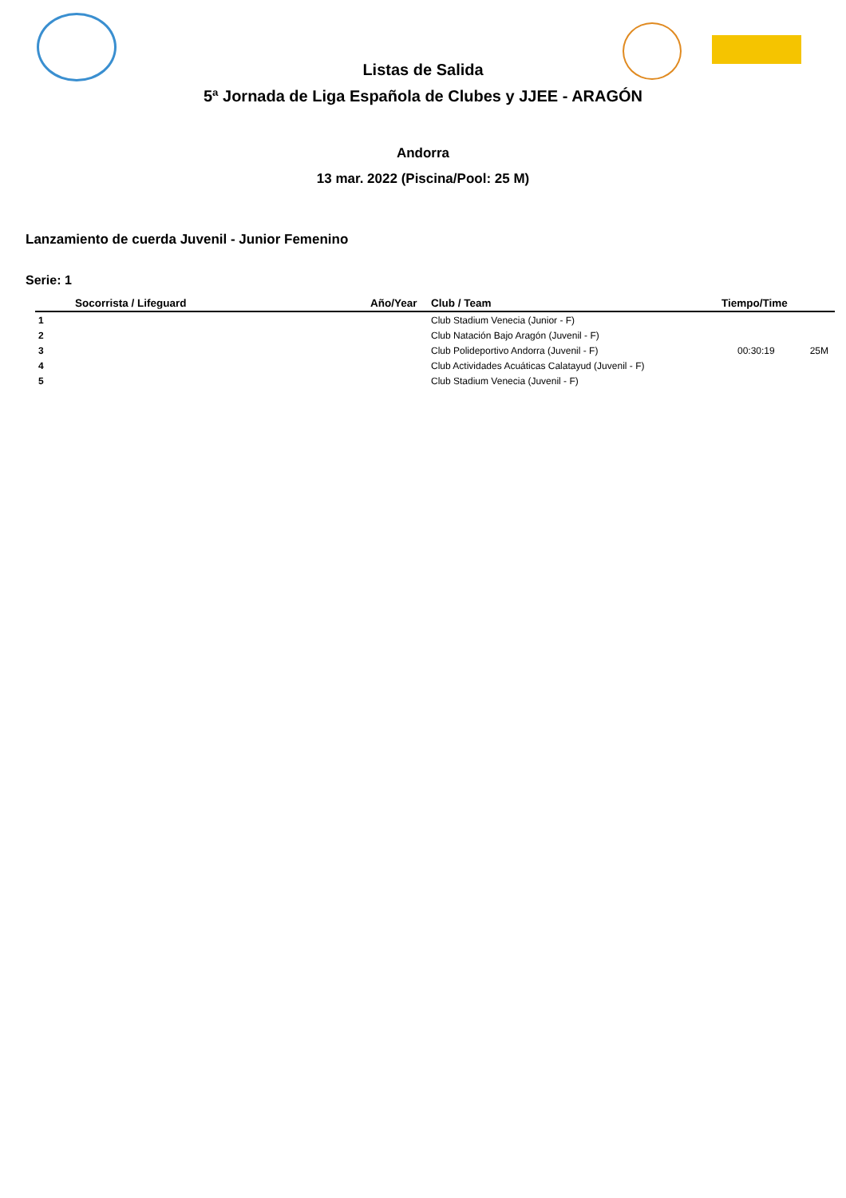Listas de Salida
5ª Jornada de Liga Española de Clubes y JJEE - ARAGÓN
Andorra
13 mar. 2022 (Piscina/Pool: 25 M)
Lanzamiento de cuerda Juvenil - Junior Femenino
Serie: 1
| | Socorrista / Lifeguard | Año/Year | Club / Team | Tiempo/Time | |
| --- | --- | --- | --- | --- | --- |
| 1 | | | Club Stadium Venecia (Junior - F) | | |
| 2 | | | Club Natación Bajo Aragón (Juvenil - F) | | |
| 3 | | | Club Polideportivo Andorra (Juvenil - F) | 00:30:19 | 25M |
| 4 | | | Club Actividades Acuáticas Calatayud (Juvenil - F) | | |
| 5 | | | Club Stadium Venecia (Juvenil - F) | | |